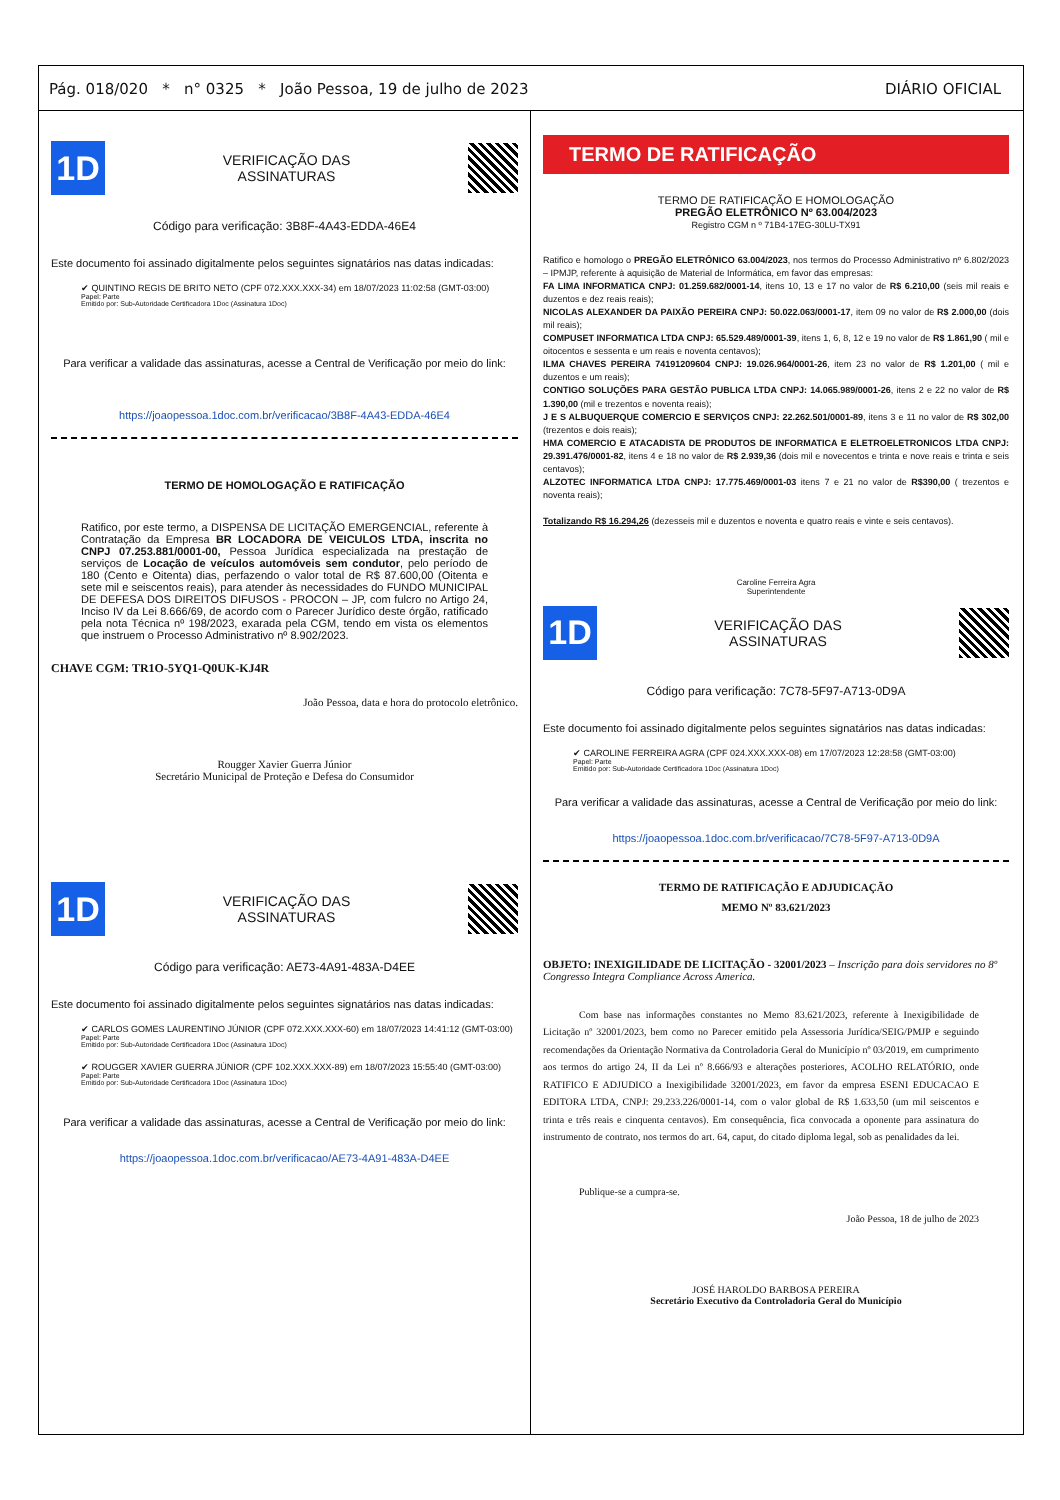Pág. 018/020 * n° 0325 * João Pessoa, 19 de julho de 2023 DIÁRIO OFICIAL
1D
VERIFICAÇÃO DAS
ASSINATURAS
Código para verificação: 3B8F-4A43-EDDA-46E4
Este documento foi assinado digitalmente pelos seguintes signatários nas datas indicadas:
✔ QUINTINO REGIS DE BRITO NETO (CPF 072.XXX.XXX-34) em 18/07/2023 11:02:58 (GMT-03:00)
Papel: Parte
Emitido por: Sub-Autoridade Certificadora 1Doc (Assinatura 1Doc)
Para verificar a validade das assinaturas, acesse a Central de Verificação por meio do link:
https://joaopessoa.1doc.com.br/verificacao/3B8F-4A43-EDDA-46E4
TERMO DE HOMOLOGAÇÃO E RATIFICAÇÃO
Ratifico, por este termo, a DISPENSA DE LICITAÇÃO EMERGENCIAL, referente à Contratação da Empresa BR LOCADORA DE VEICULOS LTDA, inscrita no CNPJ 07.253.881/0001-00, Pessoa Jurídica especializada na prestação de serviços de Locação de veículos automóveis sem condutor, pelo período de 180 (Cento e Oitenta) dias, perfazendo o valor total de R$ 87.600,00 (Oitenta e sete mil e seiscentos reais), para atender às necessidades do FUNDO MUNICIPAL DE DEFESA DOS DIREITOS DIFUSOS - PROCON – JP, com fulcro no Artigo 24, Inciso IV da Lei 8.666/69, de acordo com o Parecer Jurídico deste órgão, ratificado pela nota Técnica nº 198/2023, exarada pela CGM, tendo em vista os elementos que instruem o Processo Administrativo nº 8.902/2023.
CHAVE CGM: TR1O-5YQ1-Q0UK-KJ4R
João Pessoa, data e hora do protocolo eletrônico.
Rougger Xavier Guerra Júnior
Secretário Municipal de Proteção e Defesa do Consumidor
1D
VERIFICAÇÃO DAS
ASSINATURAS
Código para verificação: AE73-4A91-483A-D4EE
Este documento foi assinado digitalmente pelos seguintes signatários nas datas indicadas:
✔ CARLOS GOMES LAURENTINO JÚNIOR (CPF 072.XXX.XXX-60) em 18/07/2023 14:41:12 (GMT-03:00)
Papel: Parte
Emitido por: Sub-Autoridade Certificadora 1Doc (Assinatura 1Doc)
✔ ROUGGER XAVIER GUERRA JÚNIOR (CPF 102.XXX.XXX-89) em 18/07/2023 15:55:40 (GMT-03:00)
Papel: Parte
Emitido por: Sub-Autoridade Certificadora 1Doc (Assinatura 1Doc)
Para verificar a validade das assinaturas, acesse a Central de Verificação por meio do link:
https://joaopessoa.1doc.com.br/verificacao/AE73-4A91-483A-D4EE
TERMO DE RATIFICAÇÃO
TERMO DE RATIFICAÇÃO E HOMOLOGAÇÃO
PREGÃO ELETRÔNICO Nº 63.004/2023
Registro CGM n º 71B4-17EG-30LU-TX91
Ratifico e homologo o PREGÃO ELETRÔNICO 63.004/2023, nos termos do Processo Administrativo nº 6.802/2023 – IPMJP, referente à aquisição de Material de Informática, em favor das empresas:
FA LIMA INFORMATICA CNPJ: 01.259.682/0001-14, itens 10, 13 e 17 no valor de R$ 6.210,00 (seis mil reais e duzentos e dez reais reais);
NICOLAS ALEXANDER DA PAIXÃO PEREIRA CNPJ: 50.022.063/0001-17, item 09 no valor de R$ 2.000,00 (dois mil reais);
COMPUSET INFORMATICA LTDA CNPJ: 65.529.489/0001-39, itens 1, 6, 8, 12 e 19 no valor de R$ 1.861,90 ( mil e oitocentos e sessenta e um reais e noventa centavos);
ILMA CHAVES PEREIRA 74191209604 CNPJ: 19.026.964/0001-26, item 23 no valor de R$ 1.201,00 ( mil e duzentos e um reais);
CONTIGO SOLUÇÕES PARA GESTÃO PUBLICA LTDA CNPJ: 14.065.989/0001-26, itens 2 e 22 no valor de R$ 1.390,00 (mil e trezentos e noventa reais);
J E S ALBUQUERQUE COMERCIO E SERVIÇOS CNPJ: 22.262.501/0001-89, itens 3 e 11 no valor de R$ 302,00 (trezentos e dois reais);
HMA COMERCIO E ATACADISTA DE PRODUTOS DE INFORMATICA E ELETROELETRONICOS LTDA CNPJ: 29.391.476/0001-82, itens 4 e 18 no valor de R$ 2.939,36 (dois mil e novecentos e trinta e nove reais e trinta e seis centavos);
ALZOTEC INFORMATICA LTDA CNPJ: 17.775.469/0001-03 itens 7 e 21 no valor de R$390,00 ( trezentos e noventa reais);
Totalizando R$ 16.294,26 (dezesseis mil e duzentos e noventa e quatro reais e vinte e seis centavos).
Caroline Ferreira Agra
Superintendente
1D
VERIFICAÇÃO DAS
ASSINATURAS
Código para verificação: 7C78-5F97-A713-0D9A
Este documento foi assinado digitalmente pelos seguintes signatários nas datas indicadas:
✔ CAROLINE FERREIRA AGRA (CPF 024.XXX.XXX-08) em 17/07/2023 12:28:58 (GMT-03:00)
Papel: Parte
Emitido por: Sub-Autoridade Certificadora 1Doc (Assinatura 1Doc)
Para verificar a validade das assinaturas, acesse a Central de Verificação por meio do link:
https://joaopessoa.1doc.com.br/verificacao/7C78-5F97-A713-0D9A
TERMO DE RATIFICAÇÃO E ADJUDICAÇÃO
MEMO Nº 83.621/2023
OBJETO: INEXIGILIDADE DE LICITAÇÃO - 32001/2023 – Inscrição para dois servidores no 8º Congresso Integra Compliance Across America.
Com base nas informações constantes no Memo 83.621/2023, referente à Inexigibilidade de Licitação nº 32001/2023, bem como no Parecer emitido pela Assessoria Jurídica/SEIG/PMJP e seguindo recomendações da Orientação Normativa da Controladoria Geral do Município nº 03/2019, em cumprimento aos termos do artigo 24, II da Lei nº 8.666/93 e alterações posteriores, ACOLHO RELATÓRIO, onde RATIFICO E ADJUDICO a Inexigibilidade 32001/2023, em favor da empresa ESENI EDUCACAO E EDITORA LTDA, CNPJ: 29.233.226/0001-14, com o valor global de R$ 1.633,50 (um mil seiscentos e trinta e três reais e cinquenta centavos). Em consequência, fica convocada a oponente para assinatura do instrumento de contrato, nos termos do art. 64, caput, do citado diploma legal, sob as penalidades da lei.
Publique-se a cumpra-se.
João Pessoa, 18 de julho de 2023
JOSÉ HAROLDO BARBOSA PEREIRA
Secretário Executivo da Controladoria Geral do Município